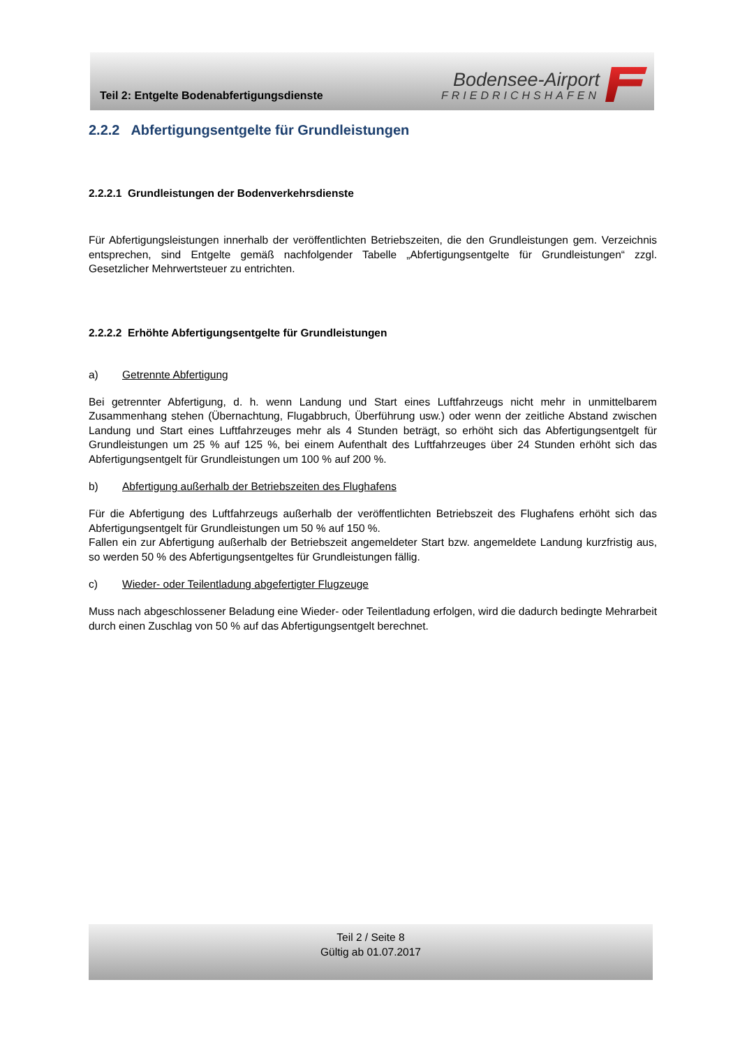Teil 2: Entgelte Bodenabfertigungsdienste
Bodensee-Airport
FRIEDRICHSHAFEN
2.2.2 Abfertigungsentgelte für Grundleistungen
2.2.2.1 Grundleistungen der Bodenverkehrsdienste
Für Abfertigungsleistungen innerhalb der veröffentlichten Betriebszeiten, die den Grundleistungen gem. Verzeichnis entsprechen, sind Entgelte gemäß nachfolgender Tabelle „Abfertigungsentgelte für Grundleistungen“ zzgl. Gesetzlicher Mehrwertsteuer zu entrichten.
2.2.2.2 Erhöhte Abfertigungsentgelte für Grundleistungen
a) Getrennte Abfertigung
Bei getrennter Abfertigung, d. h. wenn Landung und Start eines Luftfahrzeugs nicht mehr in unmittelbarem Zusammenhang stehen (Übernachtung, Flugabbruch, Überführung usw.) oder wenn der zeitliche Abstand zwischen Landung und Start eines Luftfahrzeuges mehr als 4 Stunden beträgt, so erhöht sich das Abfertigungsentgelt für Grundleistungen um 25 % auf 125 %, bei einem Aufenthalt des Luftfahrzeuges über 24 Stunden erhöht sich das Abfertigungsentgelt für Grundleistungen um 100 % auf 200 %.
b) Abfertigung außerhalb der Betriebszeiten des Flughafens
Für die Abfertigung des Luftfahrzeugs außerhalb der veröffentlichten Betriebszeit des Flughafens erhöht sich das Abfertigungsentgelt für Grundleistungen um 50 % auf 150 %.
Fallen ein zur Abfertigung außerhalb der Betriebszeit angemeldeter Start bzw. angemeldete Landung kurzfristig aus, so werden 50 % des Abfertigungsentgeltes für Grundleistungen fällig.
c) Wieder- oder Teilentladung abgefertigter Flugzeuge
Muss nach abgeschlossener Beladung eine Wieder- oder Teilentladung erfolgen, wird die dadurch bedingte Mehrarbeit durch einen Zuschlag von 50 % auf das Abfertigungsentgelt berechnet.
Teil 2 / Seite 8
Gültig ab 01.07.2017